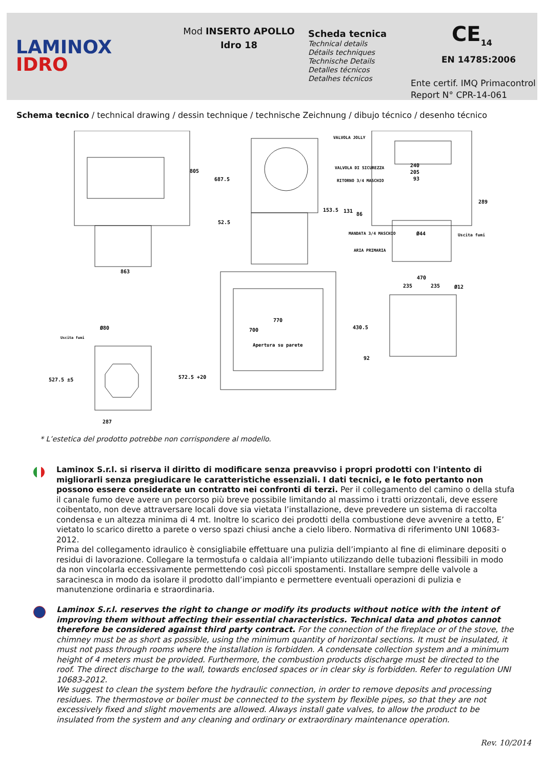LAMINOX
IDRO
Mod INSERTO APOLLO
Idro 18
Scheda tecnica
Technical details
Détails techniques
Technische Details
Detalles técnicos
Detalhes técnicos
CE<sub>14</sub>
EN 14785:2006
Ente certif. IMQ Primacontrol
Report N° CPR-14-061
Schema tecnico / technical drawing / dessin technique / technische Zeichnung / dibujo técnico / desenho técnico
805
863
687.5
52.5
VALVOLA JOLLY
VALVOLA DI SICUREZZA
RITORNO 3/4 MASCHIO
153.5
131
86
240
205
93
289
MANDATA 3/4 MASCHIO
Ø44
Uscita fumi
ARIA PRIMARIA
770
700
Apertura su parete
470
235
235
Ø12
430.5
92
Ø80
Uscita fumi
527.5 ±5
572.5 +20
287
* L’estetica del prodotto potrebbe non corrispondere al modello.
Laminox S.r.l. si riserva il diritto di modificare senza preavviso i propri prodotti con l'intento di migliorarli senza pregiudicare le caratteristiche essenziali. I dati tecnici, e le foto pertanto non possono essere considerate un contratto nei confronti di terzi. Per il collegamento del camino o della stufa il canale fumo deve avere un percorso più breve possibile limitando al massimo i tratti orizzontali, deve essere coibentato, non deve attraversare locali dove sia vietata l’installazione, deve prevedere un sistema di raccolta condensa e un altezza minima di 4 mt. Inoltre lo scarico dei prodotti della combustione deve avvenire a tetto, E’ vietato lo scarico diretto a parete o verso spazi chiusi anche a cielo libero. Normativa di riferimento UNI 10683-2012.
Prima del collegamento idraulico è consigliabile effettuare una pulizia dell’impianto al fine di eliminare depositi o residui di lavorazione. Collegare la termostufa o caldaia all’impianto utilizzando delle tubazioni flessibili in modo da non vincolarla eccessivamente permettendo così piccoli spostamenti. Installare sempre delle valvole a saracinesca in modo da isolare il prodotto dall’impianto e permettere eventuali operazioni di pulizia e manutenzione ordinaria e straordinaria.
Laminox S.r.l. reserves the right to change or modify its products without notice with the intent of improving them without affecting their essential characteristics. Technical data and photos cannot therefore be considered against third party contract. For the connection of the fireplace or of the stove, the chimney must be as short as possible, using the minimum quantity of horizontal sections. It must be insulated, it must not pass through rooms where the installation is forbidden. A condensate collection system and a minimum height of 4 meters must be provided. Furthermore, the combustion products discharge must be directed to the roof. The direct discharge to the wall, towards enclosed spaces or in clear sky is forbidden. Refer to regulation UNI 10683-2012.
We suggest to clean the system before the hydraulic connection, in order to remove deposits and processing residues. The thermostove or boiler must be connected to the system by flexible pipes, so that they are not excessively fixed and slight movements are allowed. Always install gate valves, to allow the product to be insulated from the system and any cleaning and ordinary or extraordinary maintenance operation.
Rev. 10/2014